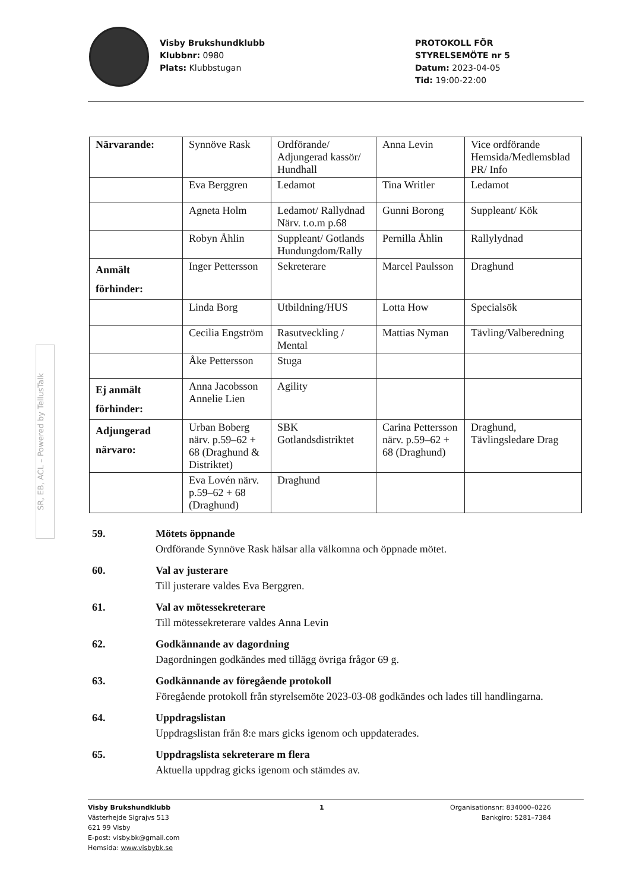Visby Brukshundklubb
Klubbnr: 0980
Plats: Klubbstugan
PROTOKOLL FÖR
STYRELSEMÖTE nr 5
Datum: 2023-04-05
Tid: 19:00-22:00
SR, EB, ACL – Powered by TellusTalk
| Närvarande: | Synnöve Rask | Ordförande/ Adjungerad kassör/ Hundhall | Anna Levin | Vice ordförande Hemsida/Medlemsblad PR/ Info |
| | Eva Berggren | Ledamot | Tina Writler | Ledamot |
| | Agneta Holm | Ledamot/ Rallydnad Närv. t.o.m p.68 | Gunni Borong | Suppleant/ Kök |
| | Robyn Åhlin | Suppleant/ Gotlands Hundungdom/Rally | Pernilla Åhlin | Rallylydnad |
| Anmält förhinder: | Inger Pettersson | Sekreterare | Marcel Paulsson | Draghund |
| | Linda Borg | Utbildning/HUS | Lotta How | Specialsök |
| | Cecilia Engström | Rasutveckling / Mental | Mattias Nyman | Tävling/Valberedning |
| | Åke Pettersson | Stuga | | |
| Ej anmält förhinder: | Anna Jacobsson Annelie Lien | Agility | | |
| Adjungerad närvaro: | Urban Boberg närv. p.59–62 + 68 (Draghund & Distriktet) | SBK Gotlandsdistriktet | Carina Pettersson närv. p.59–62 + 68 (Draghund) | Draghund, Tävlingsledare Drag |
| | Eva Lovén närv. p.59–62 + 68 (Draghund) | Draghund | | |
59. Mötets öppnande
Ordförande Synnöve Rask hälsar alla välkomna och öppnade mötet.
60. Val av justerare
Till justerare valdes Eva Berggren.
61. Val av mötessekreterare
Till mötessekreterare valdes Anna Levin
62. Godkännande av dagordning
Dagordningen godkändes med tillägg övriga frågor 69 g.
63. Godkännande av föregående protokoll
Föregående protokoll från styrelsemöte 2023-03-08 godkändes och lades till handlingarna.
64. Uppdragslistan
Uppdragslistan från 8:e mars gicks igenom och uppdaterades.
65. Uppdragslista sekreterare m flera
Aktuella uppdrag gicks igenom och stämdes av.
Visby Brukshundklubb
Västerhejde Sigrajvs 513
621 99 Visby
E-post: visby.bk@gmail.com
Hemsida: www.visbybk.se
1 Organisationsnr: 834000–0226
Bankgiro: 5281–7384